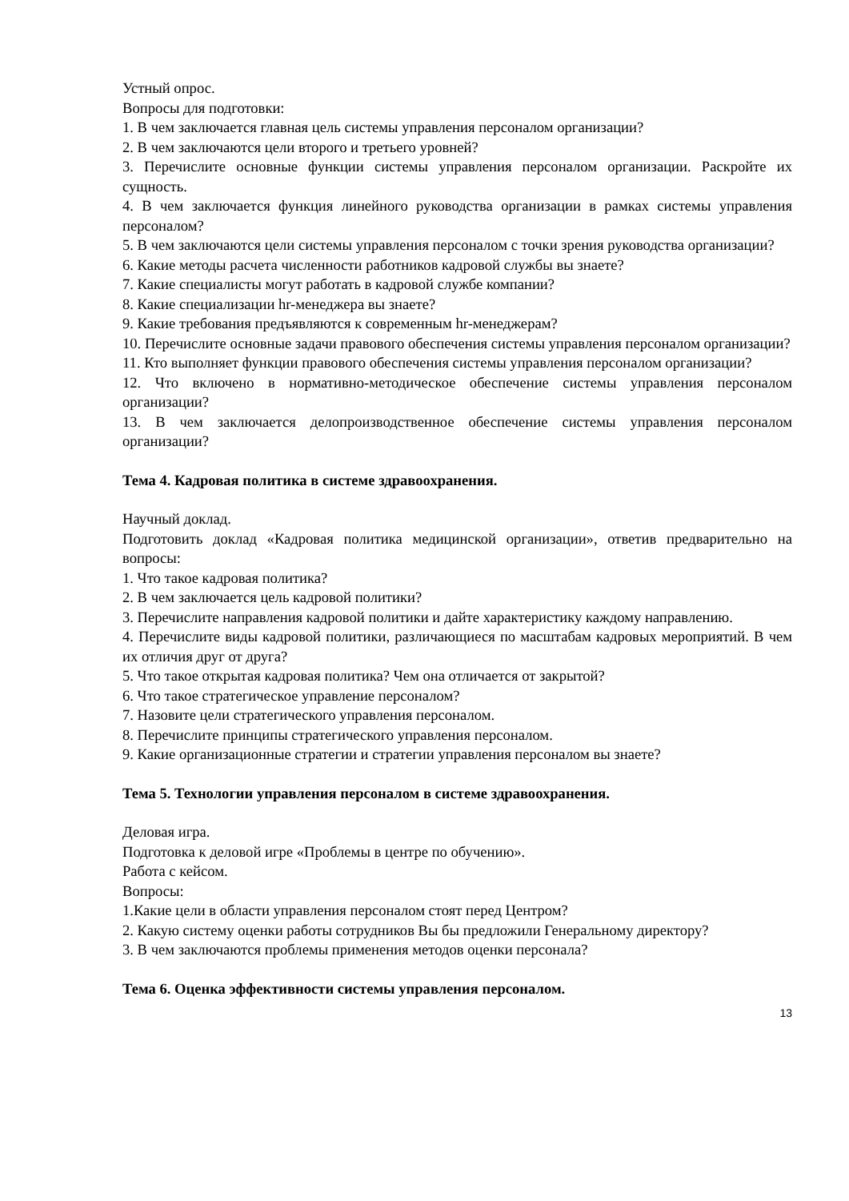Устный опрос.
Вопросы для подготовки:
1. В чем заключается главная цель системы управления персоналом организации?
2. В чем заключаются цели второго и третьего уровней?
3. Перечислите основные функции системы управления персоналом организации. Раскройте их сущность.
4. В чем заключается функция линейного руководства организации в рамках системы управления персоналом?
5. В чем заключаются цели системы управления персоналом с точки зрения руководства организации?
6. Какие методы расчета численности работников кадровой службы вы знаете?
7. Какие специалисты могут работать в кадровой службе компании?
8. Какие специализации hr-менеджера вы знаете?
9. Какие требования предъявляются к современным hr-менеджерам?
10. Перечислите основные задачи правового обеспечения системы управления персоналом организации?
11. Кто выполняет функции правового обеспечения системы управления персоналом организации?
12. Что включено в нормативно-методическое обеспечение системы управления персоналом организации?
13. В чем заключается делопроизводственное обеспечение системы управления персоналом организации?
Тема 4. Кадровая политика в системе здравоохранения.
Научный доклад.
Подготовить доклад «Кадровая политика медицинской организации», ответив предварительно на вопросы:
1. Что такое кадровая политика?
2. В чем заключается цель кадровой политики?
3. Перечислите направления кадровой политики и дайте характеристику каждому направлению.
4. Перечислите виды кадровой политики, различающиеся по масштабам кадровых мероприятий. В чем их отличия друг от друга?
5. Что такое открытая кадровая политика? Чем она отличается от закрытой?
6. Что такое стратегическое управление персоналом?
7. Назовите цели стратегического управления персоналом.
8. Перечислите принципы стратегического управления персоналом.
9. Какие организационные стратегии и стратегии управления персоналом вы знаете?
Тема 5. Технологии управления персоналом в системе здравоохранения.
Деловая игра.
Подготовка к деловой игре «Проблемы в центре по обучению».
Работа с кейсом.
Вопросы:
1.Какие цели в области управления персоналом стоят перед Центром?
2. Какую систему оценки работы сотрудников Вы бы предложили Генеральному директору?
3. В чем заключаются проблемы применения методов оценки персонала?
Тема 6. Оценка эффективности системы управления персоналом.
13